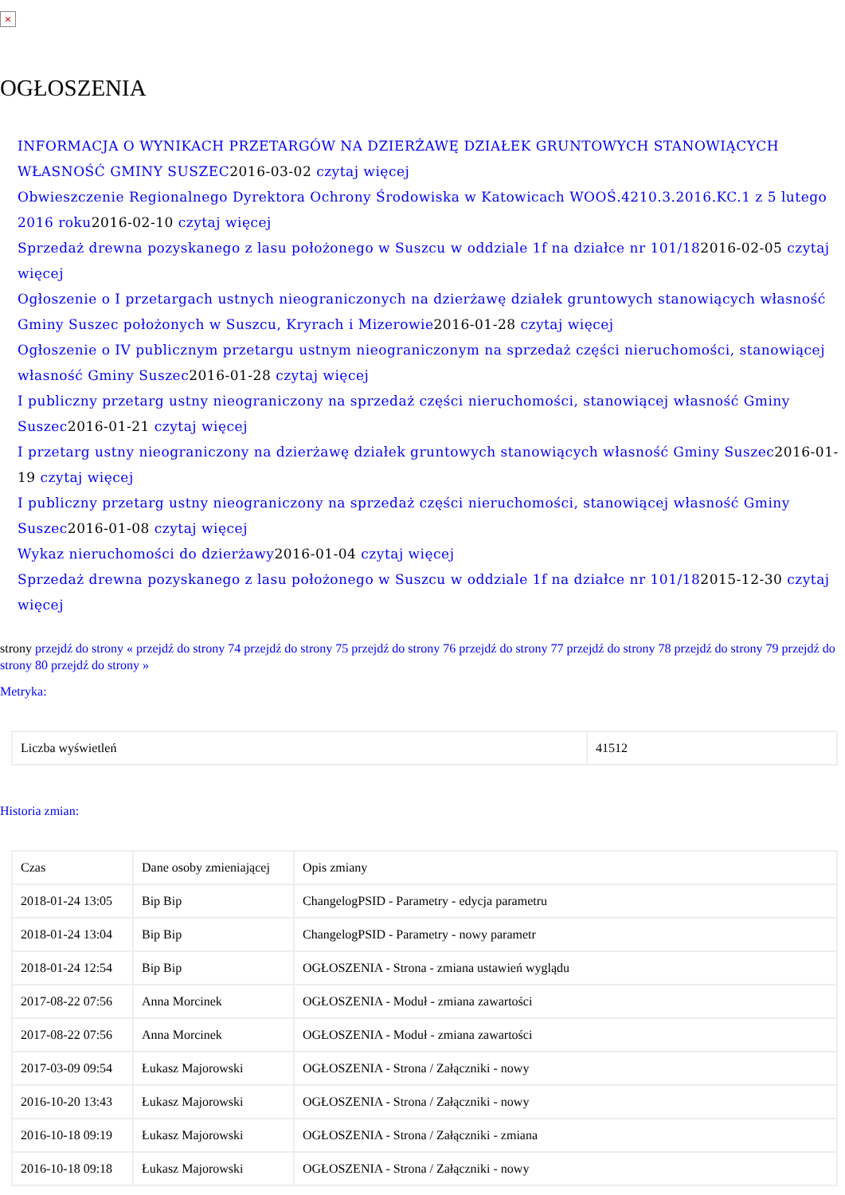×
OGŁOSZENIA
INFORMACJA O WYNIKACH PRZETARGÓW NA DZIERŻAWĘ DZIAŁEK GRUNTOWYCH STANOWIĄCYCH WŁASNOŚĆ GMINY SUSZEC2016-03-02 czytaj więcej
Obwieszczenie Regionalnego Dyrektora Ochrony Środowiska w Katowicach WOOŚ.4210.3.2016.KC.1 z 5 lutego 2016 roku2016-02-10 czytaj więcej
Sprzedaż drewna pozyskanego z lasu położonego w Suszcu w oddziale 1f na działce nr 101/182016-02-05 czytaj więcej
Ogłoszenie o I przetargach ustnych nieograniczonych na dzierżawę działek gruntowych stanowiących własność Gminy Suszec położonych w Suszcu, Kryrach i Mizerowie2016-01-28 czytaj więcej
Ogłoszenie o IV publicznym przetargu ustnym nieograniczonym na sprzedaż części nieruchomości, stanowiącej własność Gminy Suszec2016-01-28 czytaj więcej
I publiczny przetarg ustny nieograniczony na sprzedaż części nieruchomości, stanowiącej własność Gminy Suszec2016-01-21 czytaj więcej
I przetarg ustny nieograniczony na dzierżawę działek gruntowych stanowiących własność Gminy Suszec2016-01-19 czytaj więcej
I publiczny przetarg ustny nieograniczony na sprzedaż części nieruchomości, stanowiącej własność Gminy Suszec2016-01-08 czytaj więcej
Wykaz nieruchomości do dzierżawy2016-01-04 czytaj więcej
Sprzedaż drewna pozyskanego z lasu położonego w Suszcu w oddziale 1f na działce nr 101/182015-12-30 czytaj więcej
strony przejdź do strony « przejdź do strony 74 przejdź do strony 75 przejdź do strony 76 przejdź do strony 77 przejdź do strony 78 przejdź do strony 79 przejdź do strony 80 przejdź do strony »
Metryka:
| Liczba wyświetleń | 41512 |
Historia zmian:
| Czas | Dane osoby zmieniającej | Opis zmiany |
| --- | --- | --- |
| 2018-01-24 13:05 | Bip Bip | ChangelogPSID - Parametry - edycja parametru |
| 2018-01-24 13:04 | Bip Bip | ChangelogPSID - Parametry - nowy parametr |
| 2018-01-24 12:54 | Bip Bip | OGŁOSZENIA - Strona - zmiana ustawień wyglądu |
| 2017-08-22 07:56 | Anna Morcinek | OGŁOSZENIA - Moduł - zmiana zawartości |
| 2017-08-22 07:56 | Anna Morcinek | OGŁOSZENIA - Moduł - zmiana zawartości |
| 2017-03-09 09:54 | Łukasz Majorowski | OGŁOSZENIA - Strona / Załączniki - nowy |
| 2016-10-20 13:43 | Łukasz Majorowski | OGŁOSZENIA - Strona / Załączniki - nowy |
| 2016-10-18 09:19 | Łukasz Majorowski | OGŁOSZENIA - Strona / Załączniki - zmiana |
| 2016-10-18 09:18 | Łukasz Majorowski | OGŁOSZENIA - Strona / Załączniki - nowy |